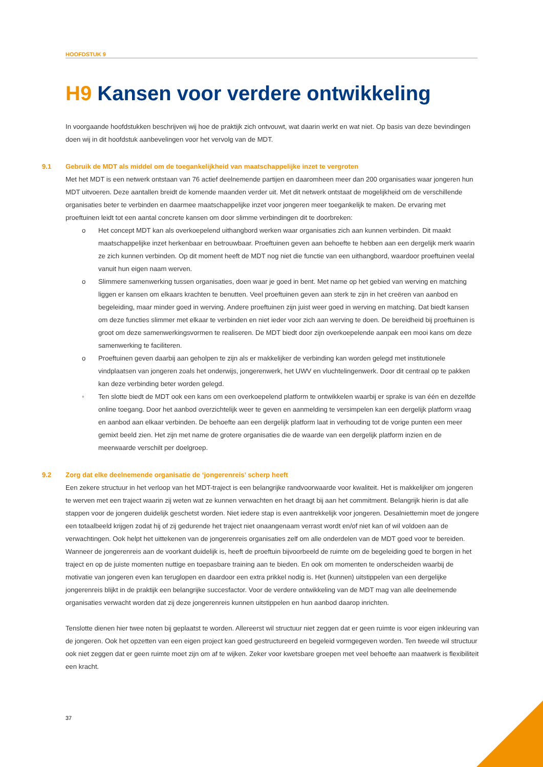HOOFDSTUK 9
H9 Kansen voor verdere ontwikkeling
In voorgaande hoofdstukken beschrijven wij hoe de praktijk zich ontvouwt, wat daarin werkt en wat niet. Op basis van deze bevindingen doen wij in dit hoofdstuk aanbevelingen voor het vervolg van de MDT.
9.1 Gebruik de MDT als middel om de toegankelijkheid van maatschappelijke inzet te vergroten
Met het MDT is een netwerk ontstaan van 76 actief deelnemende partijen en daaromheen meer dan 200 organisaties waar jongeren hun MDT uitvoeren. Deze aantallen breidt de komende maanden verder uit. Met dit netwerk ontstaat de mogelijkheid om de verschillende organisaties beter te verbinden en daarmee maatschappelijke inzet voor jongeren meer toegankelijk te maken. De ervaring met proeftuinen leidt tot een aantal concrete kansen om door slimme verbindingen dit te doorbreken:
o Het concept MDT kan als overkoepelend uithangbord werken waar organisaties zich aan kunnen verbinden. Dit maakt maatschappelijke inzet herkenbaar en betrouwbaar. Proeftuinen geven aan behoefte te hebben aan een dergelijk merk waarin ze zich kunnen verbinden. Op dit moment heeft de MDT nog niet die functie van een uithangbord, waardoor proeftuinen veelal vanuit hun eigen naam werven.
o Slimmere samenwerking tussen organisaties, doen waar je goed in bent. Met name op het gebied van werving en matching liggen er kansen om elkaars krachten te benutten. Veel proeftuinen geven aan sterk te zijn in het creëren van aanbod en begeleiding, maar minder goed in werving. Andere proeftuinen zijn juist weer goed in werving en matching. Dat biedt kansen om deze functies slimmer met elkaar te verbinden en niet ieder voor zich aan werving te doen. De bereidheid bij proeftuinen is groot om deze samenwerkingsvormen te realiseren. De MDT biedt door zijn overkoepelende aanpak een mooi kans om deze samenwerking te faciliteren.
o Proeftuinen geven daarbij aan geholpen te zijn als er makkelijker de verbinding kan worden gelegd met institutionele vindplaatsen van jongeren zoals het onderwijs, jongerenwerk, het UWV en vluchtelingenwerk. Door dit centraal op te pakken kan deze verbinding beter worden gelegd.
◦ Ten slotte biedt de MDT ook een kans om een overkoepelend platform te ontwikkelen waarbij er sprake is van één en dezelfde online toegang. Door het aanbod overzichtelijk weer te geven en aanmelding te versimpelen kan een dergelijk platform vraag en aanbod aan elkaar verbinden. De behoefte aan een dergelijk platform laat in verhouding tot de vorige punten een meer gemixt beeld zien. Het zijn met name de grotere organisaties die de waarde van een dergelijk platform inzien en de meerwaarde verschilt per doelgroep.
9.2 Zorg dat elke deelnemende organisatie de ‘jongerenreis’ scherp heeft
Een zekere structuur in het verloop van het MDT-traject is een belangrijke randvoorwaarde voor kwaliteit. Het is makkelijker om jongeren te werven met een traject waarin zij weten wat ze kunnen verwachten en het draagt bij aan het commitment. Belangrijk hierin is dat alle stappen voor de jongeren duidelijk geschetst worden. Niet iedere stap is even aantrekkelijk voor jongeren. Desalniettemin moet de jongere een totaalbeeld krijgen zodat hij of zij gedurende het traject niet onaangenaam verrast wordt en/of niet kan of wil voldoen aan de verwachtingen. Ook helpt het uittekenen van de jongerenreis organisaties zelf om alle onderdelen van de MDT goed voor te bereiden. Wanneer de jongerenreis aan de voorkant duidelijk is, heeft de proeftuin bijvoorbeeld de ruimte om de begeleiding goed te borgen in het traject en op de juiste momenten nuttige en toepasbare training aan te bieden. En ook om momenten te onderscheiden waarbij de motivatie van jongeren even kan teruglopen en daardoor een extra prikkel nodig is. Het (kunnen) uitstippelen van een dergelijke jongerenreis blijkt in de praktijk een belangrijke succesfactor. Voor de verdere ontwikkeling van de MDT mag van alle deelnemende organisaties verwacht worden dat zij deze jongerenreis kunnen uitstippelen en hun aanbod daarop inrichten.
Tenslotte dienen hier twee noten bij geplaatst te worden. Allereerst wil structuur niet zeggen dat er geen ruimte is voor eigen inkleuring van de jongeren. Ook het opzetten van een eigen project kan goed gestructureerd en begeleid vormgegeven worden. Ten tweede wil structuur ook niet zeggen dat er geen ruimte moet zijn om af te wijken. Zeker voor kwetsbare groepen met veel behoefte aan maatwerk is flexibiliteit een kracht.
37